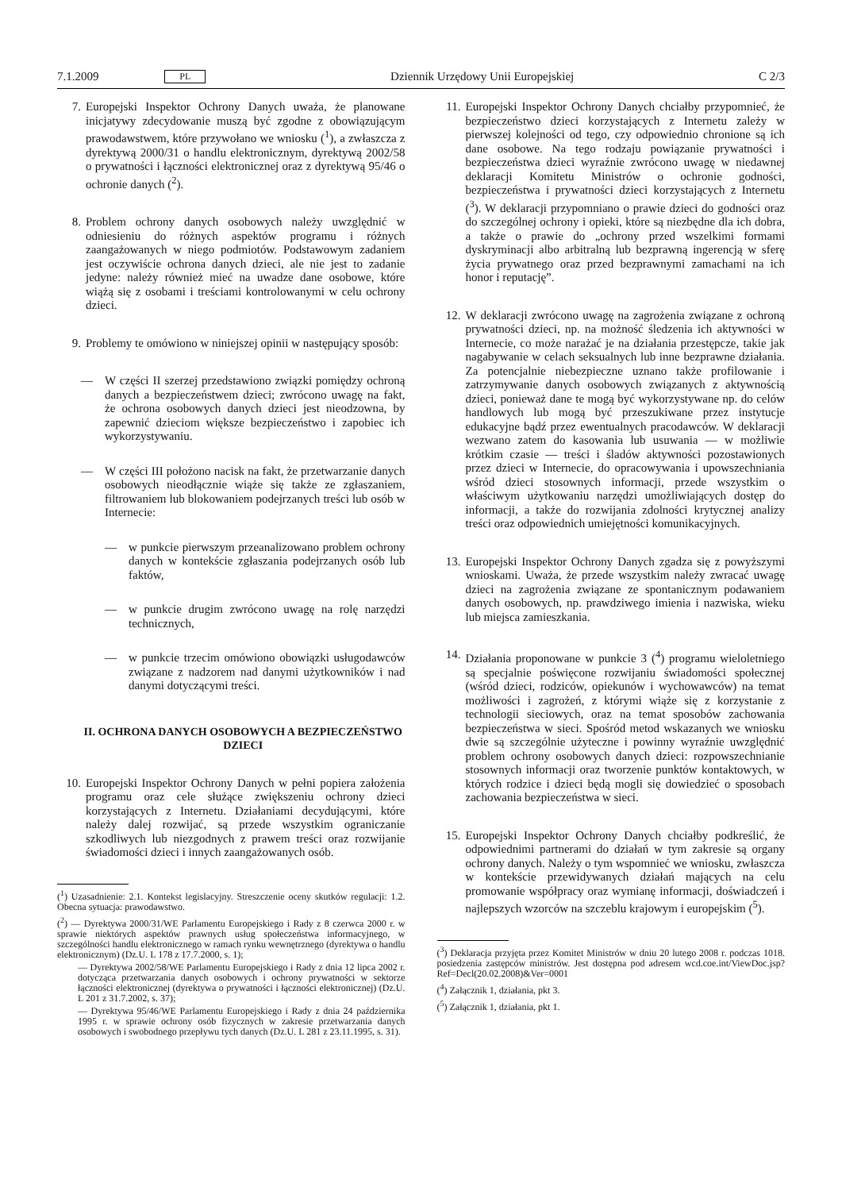7.1.2009 PL Dziennik Urzędowy Unii Europejskiej C 2/3
7. Europejski Inspektor Ochrony Danych uważa, że planowane inicjatywy zdecydowanie muszą być zgodne z obowiązującym prawodawstwem, które przywołano we wniosku (<sup>1</sup>), a zwłaszcza z dyrektywą 2000/31 o handlu elektronicznym, dyrektywą 2002/58 o prywatności i łączności elektronicznej oraz z dyrektywą 95/46 o ochronie danych (<sup>2</sup>).
8. Problem ochrony danych osobowych należy uwzględnić w odniesieniu do różnych aspektów programu i różnych zaangażowanych w niego podmiotów. Podstawowym zadaniem jest oczywiście ochrona danych dzieci, ale nie jest to zadanie jedyne: należy również mieć na uwadze dane osobowe, które wiążą się z osobami i treściami kontrolowanymi w celu ochrony dzieci.
9. Problemy te omówiono w niniejszej opinii w następujący sposób:
— W części II szerzej przedstawiono związki pomiędzy ochroną danych a bezpieczeństwem dzieci; zwrócono uwagę na fakt, że ochrona osobowych danych dzieci jest nieodzowna, by zapewnić dzieciom większe bezpieczeństwo i zapobiec ich wykorzystywaniu.
— W części III położono nacisk na fakt, że przetwarzanie danych osobowych nieodłącznie wiąże się także ze zgłaszaniem, filtrowaniem lub blokowaniem podejrzanych treści lub osób w Internecie:
— w punkcie pierwszym przeanalizowano problem ochrony danych w kontekście zgłaszania podejrzanych osób lub faktów,
— w punkcie drugim zwrócono uwagę na rolę narzędzi technicznych,
— w punkcie trzecim omówiono obowiązki usługodawców związane z nadzorem nad danymi użytkowników i nad danymi dotyczącymi treści.
II. OCHRONA DANYCH OSOBOWYCH A BEZPIECZEŃSTWO DZIECI
10. Europejski Inspektor Ochrony Danych w pełni popiera założenia programu oraz cele służące zwiększeniu ochrony dzieci korzystających z Internetu. Działaniami decydującymi, które należy dalej rozwijać, są przede wszystkim ograniczanie szkodliwych lub niezgodnych z prawem treści oraz rozwijanie świadomości dzieci i innych zaangażowanych osób.
(<sup>1</sup>) Uzasadnienie: 2.1. Kontekst legislacyjny. Streszczenie oceny skutków regulacji: 1.2. Obecna sytuacja: prawodawstwo.
(<sup>2</sup>) — Dyrektywa 2000/31/WE Parlamentu Europejskiego i Rady z 8 czerwca 2000 r. w sprawie niektórych aspektów prawnych usług społeczeństwa informacyjnego, w szczególności handlu elektronicznego w ramach rynku wewnętrznego (dyrektywa o handlu elektronicznym) (Dz.U. L 178 z 17.7.2000, s. 1);
— Dyrektywa 2002/58/WE Parlamentu Europejskiego i Rady z dnia 12 lipca 2002 r. dotycząca przetwarzania danych osobowych i ochrony prywatności w sektorze łączności elektronicznej (dyrektywa o prywatności i łączności elektronicznej) (Dz.U. L 201 z 31.7.2002, s. 37);
— Dyrektywa 95/46/WE Parlamentu Europejskiego i Rady z dnia 24 października 1995 r. w sprawie ochrony osób fizycznych w zakresie przetwarzania danych osobowych i swobodnego przepływu tych danych (Dz.U. L 281 z 23.11.1995, s. 31).
11. Europejski Inspektor Ochrony Danych chciałby przypomnieć, że bezpieczeństwo dzieci korzystających z Internetu zależy w pierwszej kolejności od tego, czy odpowiednio chronione są ich dane osobowe. Na tego rodzaju powiązanie prywatności i bezpieczeństwa dzieci wyraźnie zwrócono uwagę w niedawnej deklaracji Komitetu Ministrów o ochronie godności, bezpieczeństwa i prywatności dzieci korzystających z Internetu (<sup>3</sup>). W deklaracji przypomniano o prawie dzieci do godności oraz do szczególnej ochrony i opieki, które są niezbędne dla ich dobra, a także o prawie do „ochrony przed wszelkimi formami dyskryminacji albo arbitralną lub bezprawną ingerencją w sferę życia prywatnego oraz przed bezprawnymi zamachami na ich honor i reputację”.
12. W deklaracji zwrócono uwagę na zagrożenia związane z ochroną prywatności dzieci, np. na możność śledzenia ich aktywności w Internecie, co może narażać je na działania przestępcze, takie jak nagabywanie w celach seksualnych lub inne bezprawne działania. Za potencjalnie niebezpieczne uznano także profilowanie i zatrzymywanie danych osobowych związanych z aktywnością dzieci, ponieważ dane te mogą być wykorzystywane np. do celów handlowych lub mogą być przeszukiwane przez instytucje edukacyjne bądź przez ewentualnych pracodawców. W deklaracji wezwano zatem do kasowania lub usuwania — w możliwie krótkim czasie — treści i śladów aktywności pozostawionych przez dzieci w Internecie, do opracowywania i upowszechniania wśród dzieci stosownych informacji, przede wszystkim o właściwym użytkowaniu narzędzi umożliwiających dostęp do informacji, a także do rozwijania zdolności krytycznej analizy treści oraz odpowiednich umiejętności komunikacyjnych.
13. Europejski Inspektor Ochrony Danych zgadza się z powyższymi wnioskami. Uważa, że przede wszystkim należy zwracać uwagę dzieci na zagrożenia związane ze spontanicznym podawaniem danych osobowych, np. prawdziwego imienia i nazwiska, wieku lub miejsca zamieszkania.
14. Działania proponowane w punkcie 3 (<sup>4</sup>) programu wieloletniego są specjalnie poświęcone rozwijaniu świadomości społecznej (wśród dzieci, rodziców, opiekunów i wychowawców) na temat możliwości i zagrożeń, z którymi wiąże się z korzystanie z technologii sieciowych, oraz na temat sposobów zachowania bezpieczeństwa w sieci. Spośród metod wskazanych we wniosku dwie są szczególnie użyteczne i powinny wyraźnie uwzględnić problem ochrony osobowych danych dzieci: rozpowszechnianie stosownych informacji oraz tworzenie punktów kontaktowych, w których rodzice i dzieci będą mogli się dowiedzieć o sposobach zachowania bezpieczeństwa w sieci.
15. Europejski Inspektor Ochrony Danych chciałby podkreślić, że odpowiednimi partnerami do działań w tym zakresie są organy ochrony danych. Należy o tym wspomnieć we wniosku, zwłaszcza w kontekście przewidywanych działań mających na celu promowanie współpracy oraz wymianę informacji, doświadczeń i najlepszych wzorców na szczeblu krajowym i europejskim (<sup>5</sup>).
(<sup>3</sup>) Deklaracja przyjęta przez Komitet Ministrów w dniu 20 lutego 2008 r. podczas 1018. posiedzenia zastępców ministrów. Jest dostępna pod adresem wcd.coe.int/ViewDoc.jsp?Ref=Decl(20.02.2008)&Ver=0001
(<sup>4</sup>) Załącznik 1, działania, pkt 3.
(<sup>5</sup>) Załącznik 1, działania, pkt 1.